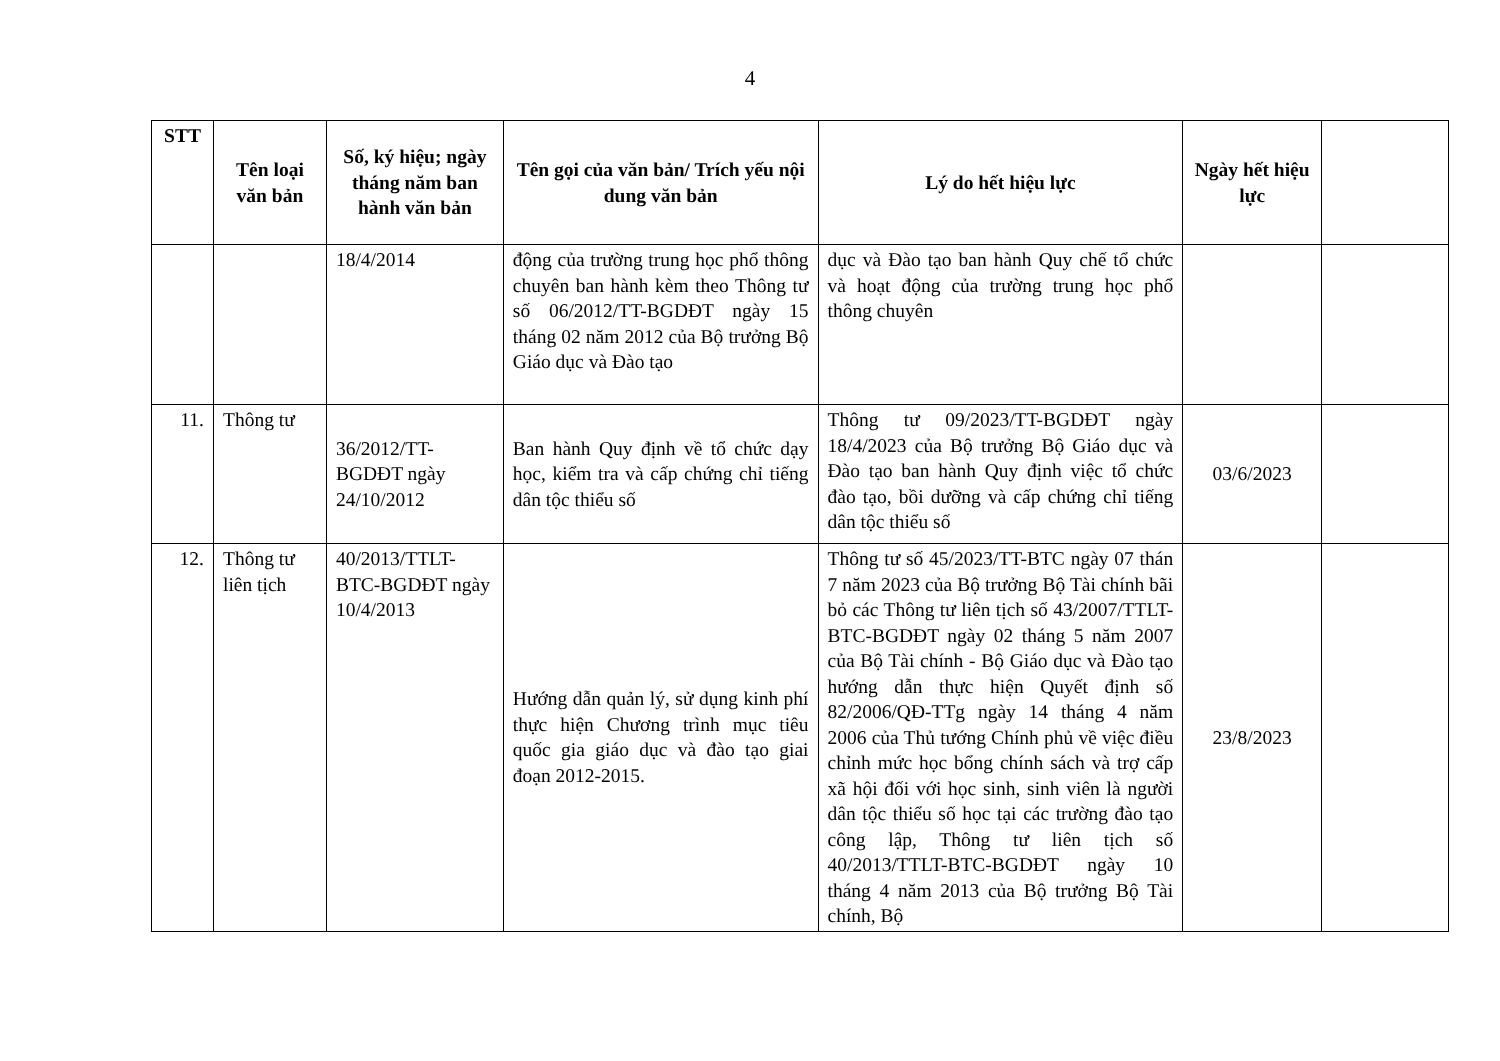4
| STT | Tên loại văn bản | Số, ký hiệu; ngày tháng năm ban hành văn bản | Tên gọi của văn bản/ Trích yếu nội dung văn bản | Lý do hết hiệu lực | Ngày hết hiệu lực | |
| --- | --- | --- | --- | --- | --- | --- |
| | | 18/4/2014 | động của trường trung học phổ thông chuyên ban hành kèm theo Thông tư số 06/2012/TT-BGDĐT ngày 15 tháng 02 năm 2012 của Bộ trưởng Bộ Giáo dục và Đào tạo | dục và Đào tạo ban hành Quy chế tổ chức và hoạt động của trường trung học phổ thông chuyên | | |
| 11. | Thông tư | 36/2012/TT-BGDĐT ngày 24/10/2012 | Ban hành Quy định về tổ chức dạy học, kiểm tra và cấp chứng chỉ tiếng dân tộc thiểu số | Thông tư 09/2023/TT-BGDĐT ngày 18/4/2023 của Bộ trưởng Bộ Giáo dục và Đào tạo ban hành Quy định việc tổ chức đào tạo, bồi dưỡng và cấp chứng chỉ tiếng dân tộc thiểu số | 03/6/2023 | |
| 12. | Thông tư liên tịch | 40/2013/TTLT-BTC-BGDĐT ngày 10/4/2013 | Hướng dẫn quản lý, sử dụng kinh phí thực hiện Chương trình mục tiêu quốc gia giáo dục và đào tạo giai đoạn 2012-2015. | Thông tư số 45/2023/TT-BTC ngày 07 thán 7 năm 2023 của Bộ trưởng Bộ Tài chính bãi bỏ các Thông tư liên tịch số 43/2007/TTLT-BTC-BGDĐT ngày 02 tháng 5 năm 2007 của Bộ Tài chính - Bộ Giáo dục và Đào tạo hướng dẫn thực hiện Quyết định số 82/2006/QĐ-TTg ngày 14 tháng 4 năm 2006 của Thủ tướng Chính phủ về việc điều chỉnh mức học bổng chính sách và trợ cấp xã hội đối với học sinh, sinh viên là người dân tộc thiểu số học tại các trường đào tạo công lập, Thông tư liên tịch số 40/2013/TTLT-BTC-BGDĐT ngày 10 tháng 4 năm 2013 của Bộ trưởng Bộ Tài chính, Bộ | 23/8/2023 | |